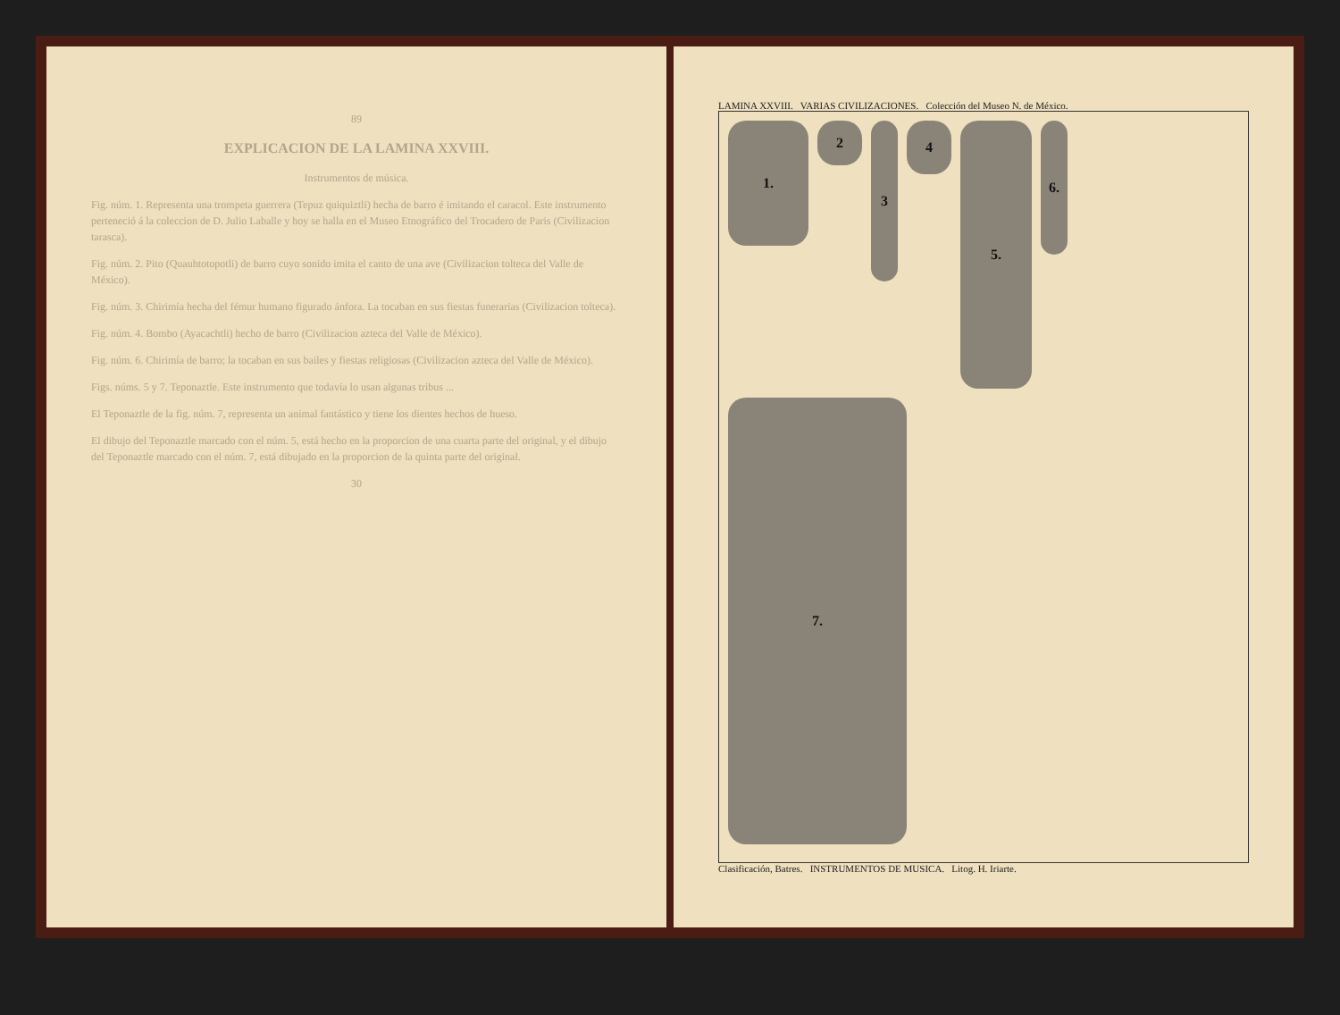89
EXPLICACION DE LA LAMINA XXVIII.
Instrumentos de música.
Fig. núm. 1. Representa una trompeta guerrera (Tepuz quiquiztli) hecha de barro é imitando el caracol. Este instrumento perteneció á la coleccion de D. Julio Laballe y hoy se halla en el Museo Etnográfico del Trocadero de Paris (Civilizacion tarasca).
Fig. núm. 2. Pito (Quauhtotopotli) de barro cuyo sonido imita el canto de una ave (Civilizacion tolteca del Valle de México).
Fig. núm. 3. Chirimía hecha del fémur humano figurado ánfora. La tocaban en sus fiestas funerarias (Civilizacion tolteca).
Fig. núm. 4. Bombo (Ayacachtli) hecho de barro (Civilizacion azteca del Valle de México).
Fig. núm. 6. Chirimía de barro; la tocaban en sus bailes y fiestas religiosas (Civilizacion azteca del Valle de México).
Figs. núms. 5 y 7. Teponaztle. Este instrumento que todavía lo usan algunas tribus ...
El Teponaztle de la fig. núm. 7, representa un animal fantástico y tiene los dientes hechos de hueso.
El dibujo del Teponaztle marcado con el núm. 5, está hecho en la proporcion de una cuarta parte del original, y el dibujo del Teponaztle marcado con el núm. 7, está dibujado en la proporcion de la quinta parte del original.
30
LAMINA XXVIII. VARIAS CIVILIZACIONES. Colección del Museo N. de México.
1.
2
3
4
5.
6.
7.
Clasificación, Batres. INSTRUMENTOS DE MUSICA. Litog. H. Iriarte.